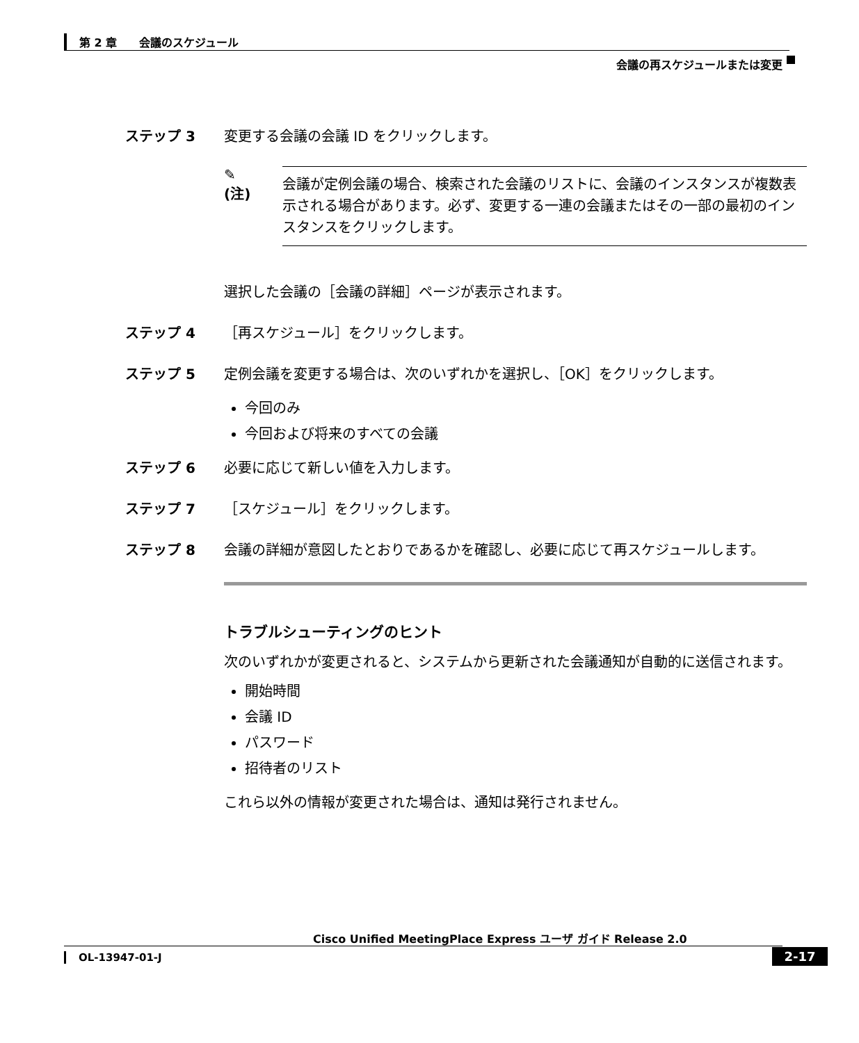第 2 章　　会議のスケジュール
会議の再スケジュールまたは変更
ステップ 3 変更する会議の会議 ID をクリックします。
✎
(注)
会議が定例会議の場合、検索された会議のリストに、会議のインスタンスが複数表示される場合があります。必ず、変更する一連の会議またはその一部の最初のインスタンスをクリックします。
選択した会議の［会議の詳細］ページが表示されます。
ステップ 4 ［再スケジュール］をクリックします。
ステップ 5 定例会議を変更する場合は、次のいずれかを選択し、［OK］をクリックします。
今回のみ
今回および将来のすべての会議
ステップ 6 必要に応じて新しい値を入力します。
ステップ 7 ［スケジュール］をクリックします。
ステップ 8
会議の詳細が意図したとおりであるかを確認し、必要に応じて再スケジュールします。
トラブルシューティングのヒント
次のいずれかが変更されると、システムから更新された会議通知が自動的に送信されます。
開始時間
会議 ID
パスワード
招待者のリスト
これら以外の情報が変更された場合は、通知は発行されません。
Cisco Unified MeetingPlace Express ユーザ ガイド Release 2.0
OL-13947-01-J 2-17